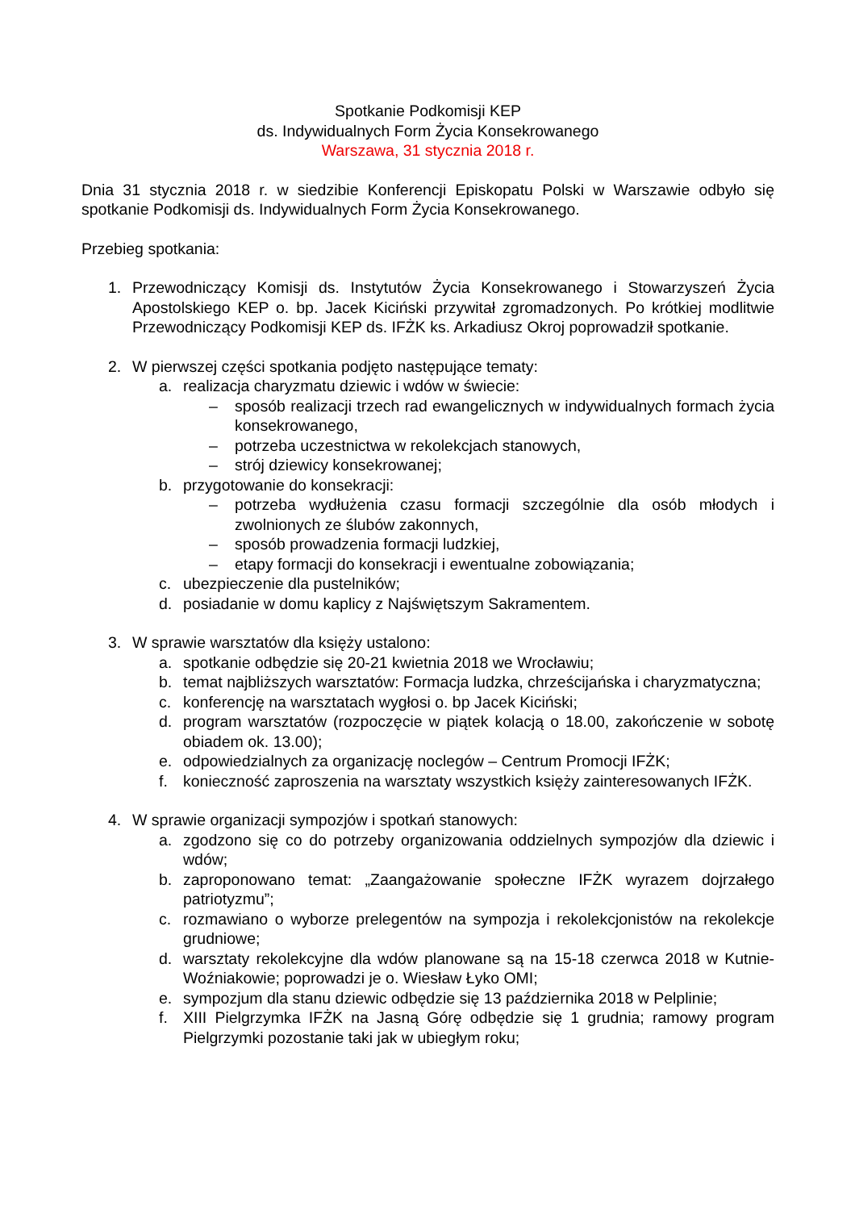Spotkanie Podkomisji KEP
ds. Indywidualnych Form Życia Konsekrowanego
Warszawa, 31 stycznia 2018 r.
Dnia 31 stycznia 2018 r. w siedzibie Konferencji Episkopatu Polski w Warszawie odbyło się spotkanie Podkomisji ds. Indywidualnych Form Życia Konsekrowanego.
Przebieg spotkania:
1. Przewodniczący Komisji ds. Instytutów Życia Konsekrowanego i Stowarzyszeń Życia Apostolskiego KEP o. bp. Jacek Kiciński przywitał zgromadzonych. Po krótkiej modlitwie Przewodniczący Podkomisji KEP ds. IFŻK ks. Arkadiusz Okroj poprowadził spotkanie.
2. W pierwszej części spotkania podjęto następujące tematy:
a. realizacja charyzmatu dziewic i wdów w świecie:
– sposób realizacji trzech rad ewangelicznych w indywidualnych formach życia konsekrowanego,
– potrzeba uczestnictwa w rekolekcjach stanowych,
– strój dziewicy konsekrowanej;
b. przygotowanie do konsekracji:
– potrzeba wydłużenia czasu formacji szczególnie dla osób młodych i zwolnionych ze ślubów zakonnych,
– sposób prowadzenia formacji ludzkiej,
– etapy formacji do konsekracji i ewentualne zobowiązania;
c. ubezpieczenie dla pustelników;
d. posiadanie w domu kaplicy z Najświętszym Sakramentem.
3. W sprawie warsztatów dla księży ustalono:
a. spotkanie odbędzie się 20-21 kwietnia 2018 we Wrocławiu;
b. temat najbliższych warsztatów: Formacja ludzka, chrześcijańska i charyzmatyczna;
c. konferencję na warsztatach wygłosi o. bp Jacek Kiciński;
d. program warsztatów (rozpoczęcie w piątek kolacją o 18.00, zakończenie w sobotę obiadem ok. 13.00);
e. odpowiedzialnych za organizację noclegów – Centrum Promocji IFŻK;
f. konieczność zaproszenia na warsztaty wszystkich księży zainteresowanych IFŻK.
4. W sprawie organizacji sympozjów i spotkań stanowych:
a. zgodzono się co do potrzeby organizowania oddzielnych sympozjów dla dziewic i wdów;
b. zaproponowano temat: „Zaangażowanie społeczne IFŻK wyrazem dojrzałego patriotyzmu”;
c. rozmawiano o wyborze prelegentów na sympozja i rekolekcjonistów na rekolekcje grudniowe;
d. warsztaty rekolekcyjne dla wdów planowane są na 15-18 czerwca 2018 w Kutnie-Woźniakowie; poprowadzi je o. Wiesław Łyko OMI;
e. sympozjum dla stanu dziewic odbędzie się 13 października 2018 w Pelplinie;
f. XIII Pielgrzymka IFŻK na Jasną Górę odbędzie się 1 grudnia; ramowy program Pielgrzymki pozostanie taki jak w ubiegłym roku;